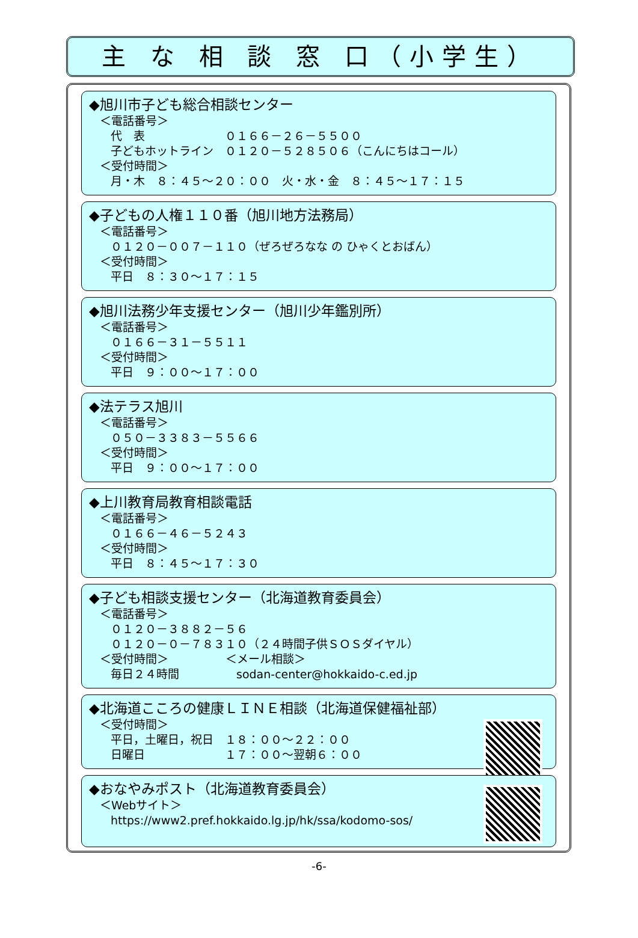主 な 相 談 窓 口（小学生）
◆旭川市子ども総合相談センター
＜電話番号＞
代　表　　　　　　　０１６６－２６－５５００
子どもホットライン　０１２０－５２８５０６（こんにちはコール）
＜受付時間＞
月・木　８：４５～２０：００　火・水・金　８：４５～１７：１５
◆子どもの人権１１０番（旭川地方法務局）
＜電話番号＞
０１２０－００７－１１０（ぜろぜろなな の ひゃくとおばん）
＜受付時間＞
平日　８：３０～１７：１５
◆旭川法務少年支援センター（旭川少年鑑別所）
＜電話番号＞
０１６６－３１－５５１１
＜受付時間＞
平日　９：００～１７：００
◆法テラス旭川
＜電話番号＞
０５０－３３８３－５５６６
＜受付時間＞
平日　９：００～１７：００
◆上川教育局教育相談電話
＜電話番号＞
０１６６－４６－５２４３
＜受付時間＞
平日　８：４５～１７：３０
◆子ども相談支援センター（北海道教育委員会）
＜電話番号＞
０１２０－３８８２－５６
０１２０－０－７８３１０（２４時間子供ＳＯＳダイヤル）
＜受付時間＞　　　　　＜メール相談＞
毎日２４時間　　　　　sodan-center@hokkaido-c.ed.jp
◆北海道こころの健康ＬＩＮＥ相談（北海道保健福祉部）
＜受付時間＞
平日，土曜日，祝日　１８：００～２２：００
日曜日　　　　　　　１７：００～翌朝６：００
◆おなやみポスト（北海道教育委員会）
＜Webサイト＞
https://www2.pref.hokkaido.lg.jp/hk/ssa/kodomo-sos/
-6-